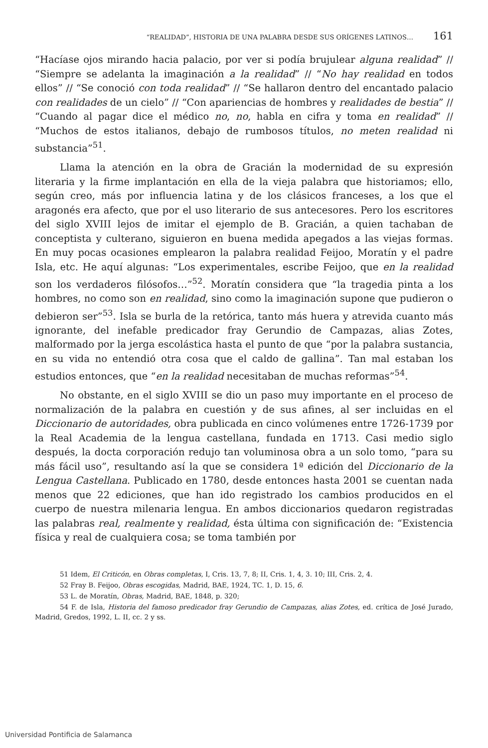“REALIDAD”, HISTORIA DE UNA PALABRA DESDE SUS ORÍGENES LATINOS… 161
“Hacíase ojos mirando hacia palacio, por ver si podía brujulear alguna realidad” // “Siempre se adelanta la imaginación a la realidad” // “No hay realidad en todos ellos” // “Se conoció con toda realidad” // “Se hallaron dentro del encantado palacio con realidades de un cielo” // “Con apariencias de hombres y realidades de bestia” // “Cuando al pagar dice el médico no, no, habla en cifra y toma en realidad” // “Muchos de estos italianos, debajo de rumbosos títulos, no meten realidad ni substancia”<sup>51</sup>.
Llama la atención en la obra de Gracián la modernidad de su expresión literaria y la firme implantación en ella de la vieja palabra que historiamos; ello, según creo, más por influencia latina y de los clásicos franceses, a los que el aragonés era afecto, que por el uso literario de sus antecesores. Pero los escritores del siglo XVIII lejos de imitar el ejemplo de B. Gracián, a quien tachaban de conceptista y culterano, siguieron en buena medida apegados a las viejas formas. En muy pocas ocasiones emplearon la palabra realidad Feijoo, Moratín y el padre Isla, etc. He aquí algunas: “Los experimentales, escribe Feijoo, que en la realidad son los verdaderos filósofos…”<sup>52</sup>. Moratín considera que “la tragedia pinta a los hombres, no como son en realidad, sino como la imaginación supone que pudieron o debieron ser”<sup>53</sup>. Isla se burla de la retórica, tanto más huera y atrevida cuanto más ignorante, del inefable predicador fray Gerundio de Campazas, alias Zotes, malformado por la jerga escolástica hasta el punto de que “por la palabra sustancia, en su vida no entendió otra cosa que el caldo de gallina”. Tan mal estaban los estudios entonces, que “en la realidad necesitaban de muchas reformas”<sup>54</sup>.
No obstante, en el siglo XVIII se dio un paso muy importante en el proceso de normalización de la palabra en cuestión y de sus afines, al ser incluidas en el Diccionario de autoridades, obra publicada en cinco volúmenes entre 1726-1739 por la Real Academia de la lengua castellana, fundada en 1713. Casi medio siglo después, la docta corporación redujo tan voluminosa obra a un solo tomo, “para su más fácil uso”, resultando así la que se considera 1ª edición del Diccionario de la Lengua Castellana. Publicado en 1780, desde entonces hasta 2001 se cuentan nada menos que 22 ediciones, que han ido registrado los cambios producidos en el cuerpo de nuestra milenaria lengua. En ambos diccionarios quedaron registradas las palabras real, realmente y realidad, ésta última con significación de: “Existencia física y real de cualquiera cosa; se toma también por
51 Idem, El Criticón, en Obras completas, I, Cris. 13, 7, 8; II, Cris. 1, 4, 3. 10; III, Cris. 2, 4.
52 Fray B. Feijoo, Obras escogidas, Madrid, BAE, 1924, TC. 1, D. 15, 6.
53 L. de Moratín, Obras, Madrid, BAE, 1848, p. 320;
54 F. de Isla, Historia del famoso predicador fray Gerundio de Campazas, alias Zotes, ed. crítica de José Jurado, Madrid, Gredos, 1992, L. II, cc. 2 y ss.
Universidad Pontificia de Salamanca